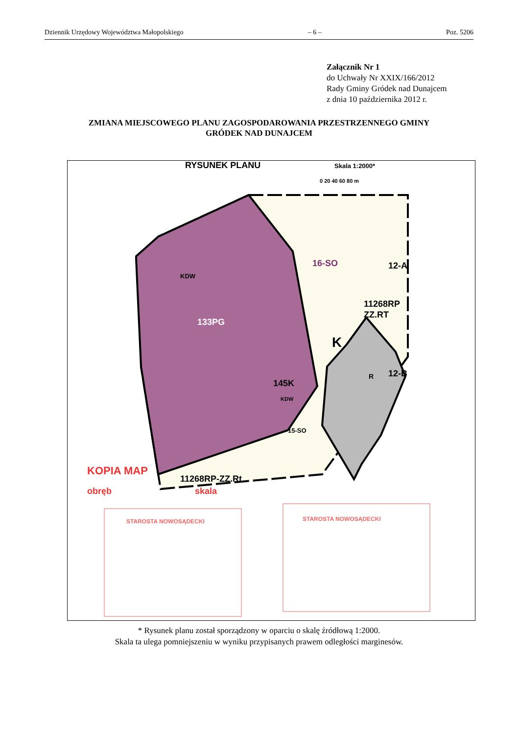Dziennik Urzędowy Województwa Małopolskiego – 6 – Poz. 5206
Załącznik Nr 1
do Uchwały Nr XXIX/166/2012
Rady Gminy Gródek nad Dunajcem
z dnia 10 października 2012 r.
ZMIANA MIEJSCOWEGO PLANU ZAGOSPODAROWANIA PRZESTRZENNEGO GMINY
GRÓDEK NAD DUNAJCEM
RYSUNEK PLANU
Skala 1:2000*
0 20 40 60 80 m
133PG
145K
K
11268RP
ZZ.RT
R
11268RP-ZZ.Rt
16-SO
12-A
12-B
15-SO
KDW
KDW
KOPIA MAP
obręb
skala
STAROSTA NOWOSĄDECKI
STAROSTA NOWOSĄDECKI
* Rysunek planu został sporządzony w oparciu o skalę źródłową 1:2000.
Skala ta ulega pomniejszeniu w wyniku przypisanych prawem odległości marginesów.